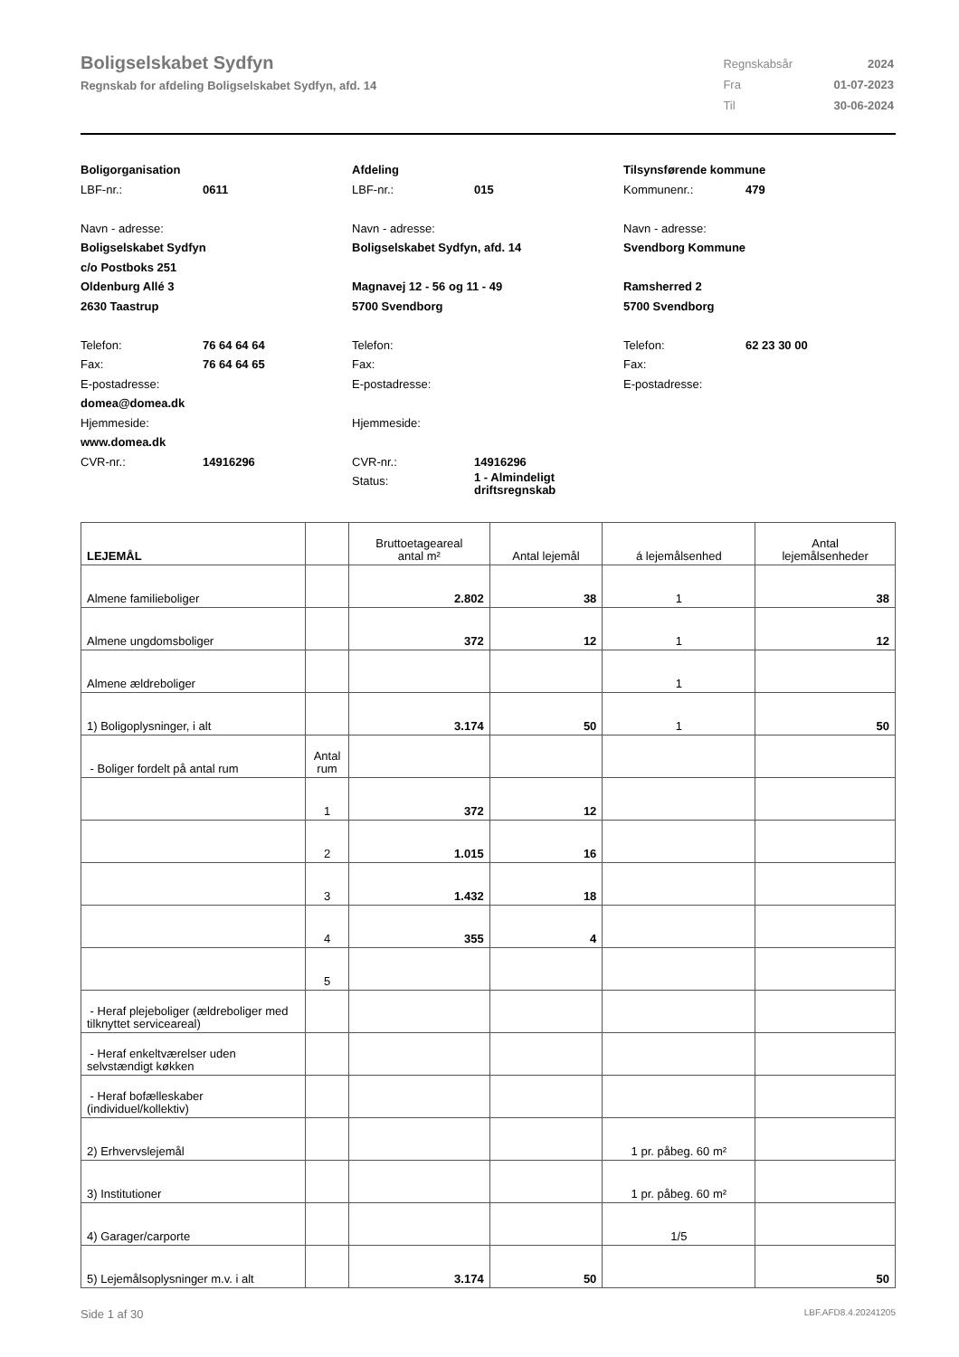Boligselskabet Sydfyn
Regnskab for afdeling Boligselskabet Sydfyn, afd. 14
| Regnskabsår | 2024 |
| Fra | 01-07-2023 |
| Til | 30-06-2024 |
Boligorganisation
LBF-nr.: 0611
Navn - adresse:
Boligselskabet Sydfyn
c/o Postboks 251
Oldenburg Allé 3
2630 Taastrup
Telefon: 76 64 64 64
Fax: 76 64 64 65
E-postadresse:
domea@domea.dk
Hjemmeside:
www.domea.dk
CVR-nr.: 14916296
Afdeling
LBF-nr.: 015
Navn - adresse:
Boligselskabet Sydfyn, afd. 14
Magnavej 12 - 56 og 11 - 49
5700 Svendborg
Telefon:
Fax:
E-postadresse:
Hjemmeside:
CVR-nr.: 14916296
Status: 1 - Almindeligt
driftsregnskab
Tilsynsførende kommune
Kommunenr.: 479
Navn - adresse:
Svendborg Kommune
Ramsherred 2
5700 Svendborg
Telefon: 62 23 30 00
Fax:
E-postadresse:
| LEJEMÅL | | Bruttoetageareal antal m² | Antal lejemål | á lejemålsenhed | Antal lejemålsenheder |
| --- | --- | --- | --- | --- | --- |
| Almene familieboliger | | 2.802 | 38 | 1 | 38 |
| Almene ungdomsboliger | | 372 | 12 | 1 | 12 |
| Almene ældreboliger | | | | 1 | |
| 1) Boligoplysninger, i alt | | 3.174 | 50 | 1 | 50 |
| - Boliger fordelt på antal rum | Antal rum | | | | |
| | 1 | 372 | 12 | | |
| | 2 | 1.015 | 16 | | |
| | 3 | 1.432 | 18 | | |
| | 4 | 355 | 4 | | |
| | 5 | | | | |
| - Heraf plejeboliger (ældreboliger med tilknyttet serviceareal) | | | | | |
| - Heraf enkeltværelser uden selvstændigt køkken | | | | | |
| - Heraf bofælleskaber (individuel/kollektiv) | | | | | |
| 2) Erhvervslejemål | | | | 1 pr. påbeg. 60 m² | |
| 3) Institutioner | | | | 1 pr. påbeg. 60 m² | |
| 4) Garager/carporte | | | | 1/5 | |
| 5) Lejemålsoplysninger m.v. i alt | | 3.174 | 50 | | 50 |
Side 1 af 30 LBF.AFD8.4.20241205